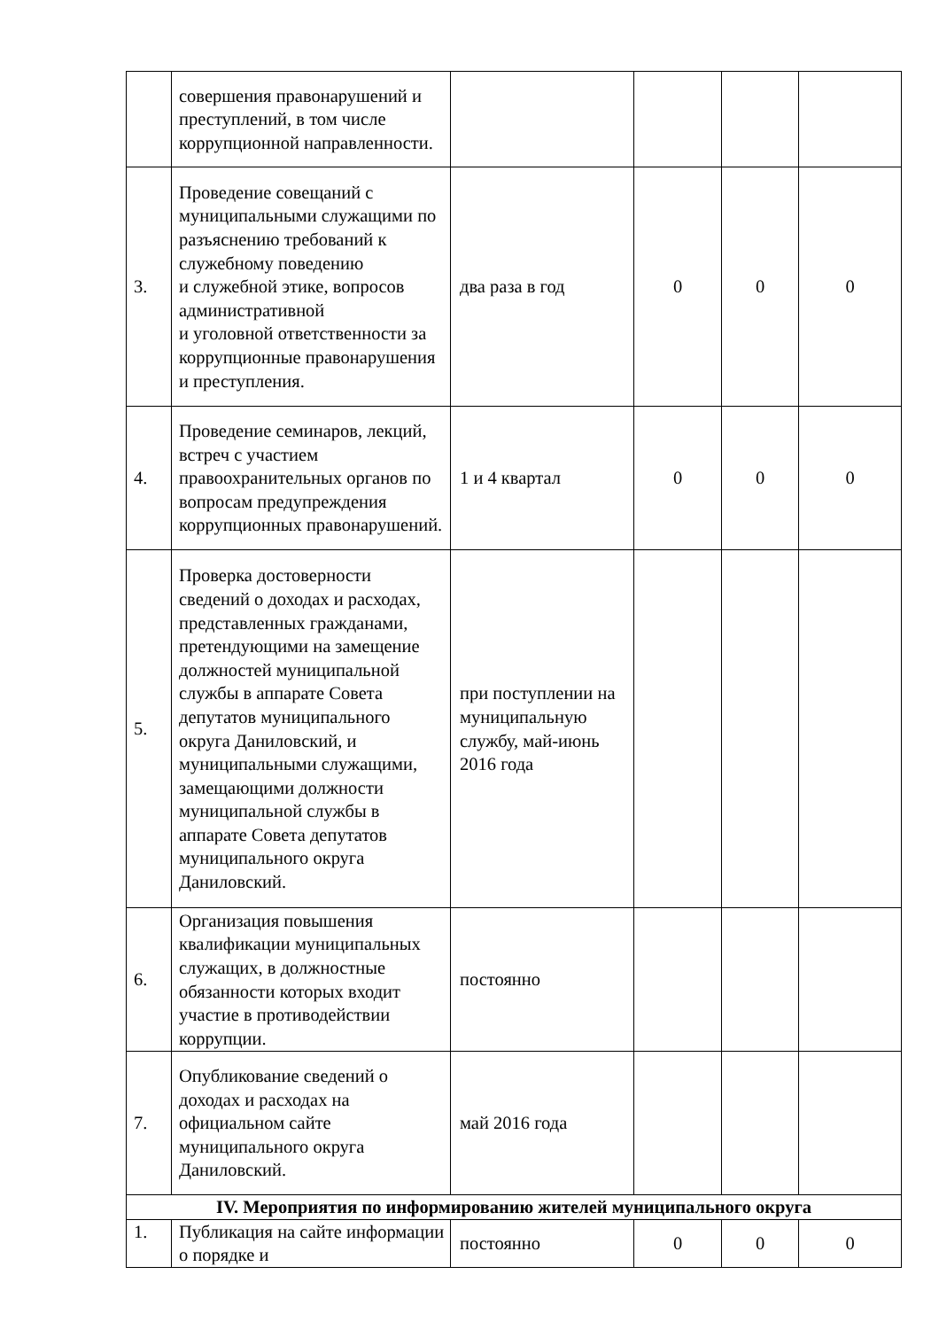| | совершения правонарушений и преступлений, в том числе коррупционной направленности. | | | | |
| 3. | Проведение совещаний с муниципальными служащими по разъяснению требований к служебному поведению и служебной этике, вопросов административной и уголовной ответственности за коррупционные правонарушения и преступления. | два раза в год | 0 | 0 | 0 |
| 4. | Проведение семинаров, лекций, встреч с участием правоохранительных органов по вопросам предупреждения коррупционных правонарушений. | 1 и 4 квартал | 0 | 0 | 0 |
| 5. | Проверка достоверности сведений о доходах и расходах, представленных гражданами, претендующими на замещение должностей муниципальной службы в аппарате Совета депутатов муниципального округа Даниловский, и муниципальными служащими, замещающими должности муниципальной службы в аппарате Совета депутатов муниципального округа Даниловский. | при поступлении на муниципальную службу, май-июнь 2016 года | | | |
| 6. | Организация повышения квалификации муниципальных служащих, в должностные обязанности которых входит участие в противодействии коррупции. | постоянно | | | |
| 7. | Опубликование сведений о доходах и расходах на официальном сайте муниципального округа Даниловский. | май 2016 года | | | |
| IV. Мероприятия по информированию жителей муниципального округа | | | | | |
| 1. | Публикация на сайте информации о порядке и | постоянно | 0 | 0 | 0 |